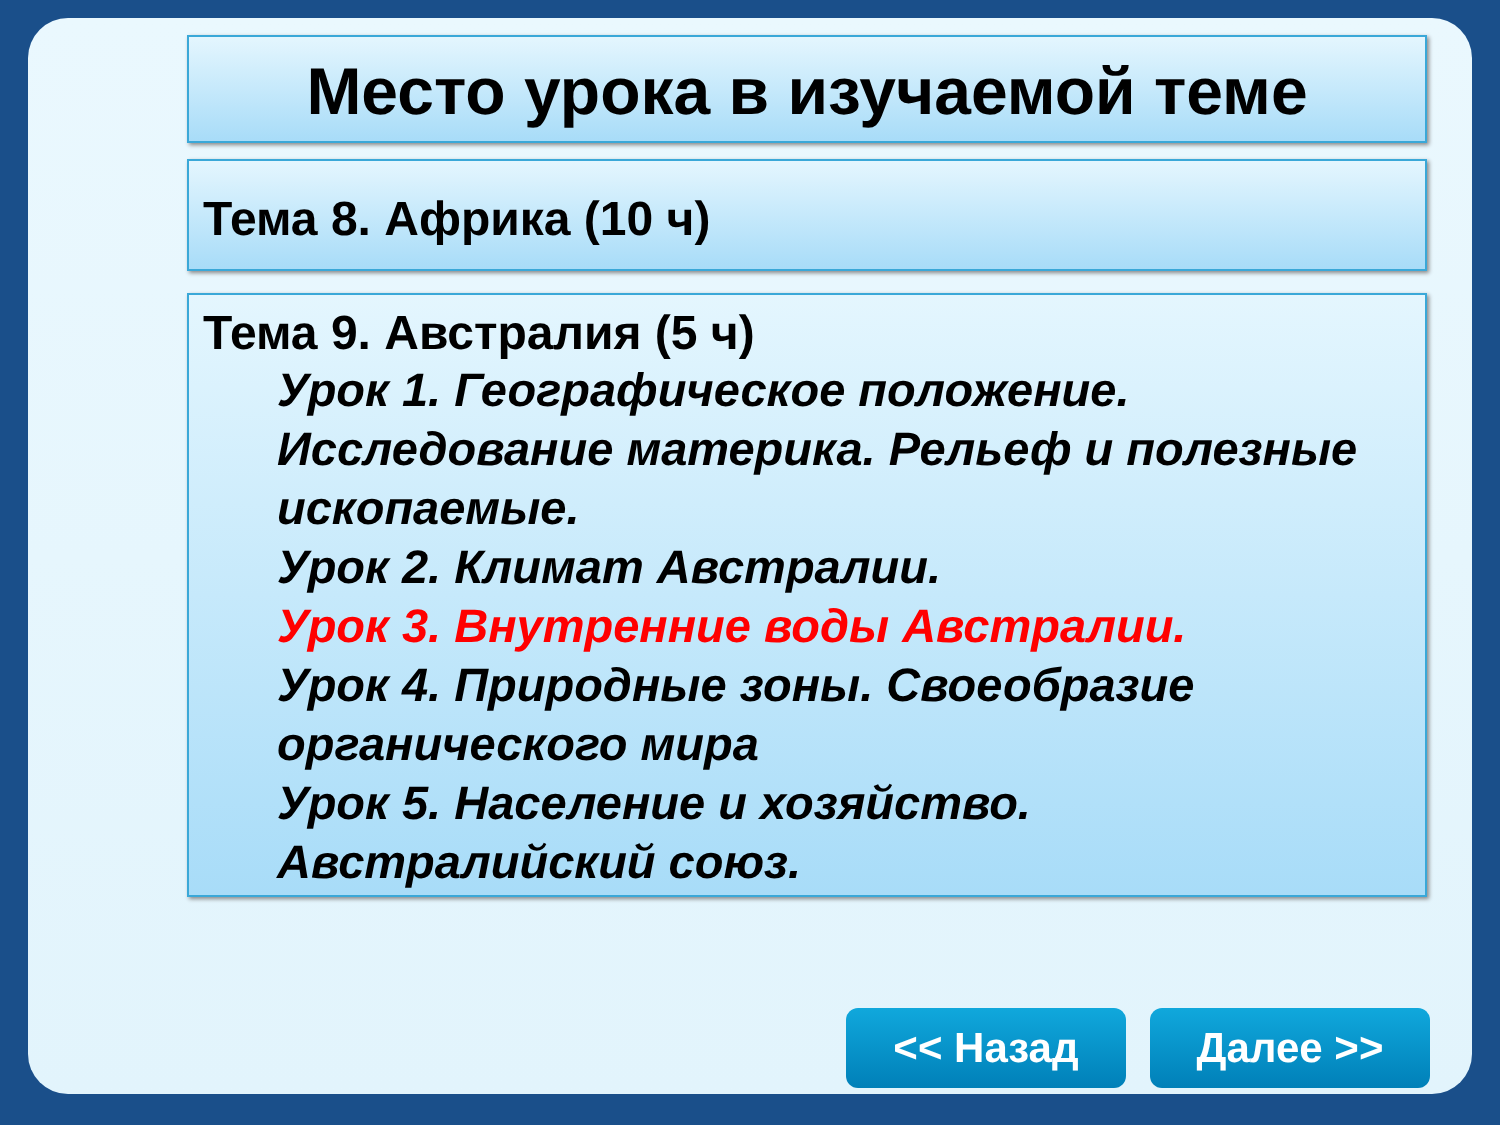Место урока в изучаемой теме
Тема 8. Африка (10 ч)
Тема 9. Австралия (5 ч)
Урок 1. Географическое положение. Исследование материка. Рельеф и полезные ископаемые.
Урок 2. Климат Австралии.
Урок 3. Внутренние воды Австралии.
Урок 4. Природные зоны. Своеобразие органического мира
Урок 5. Население и хозяйство. Австралийский союз.
<< Назад Далее >>